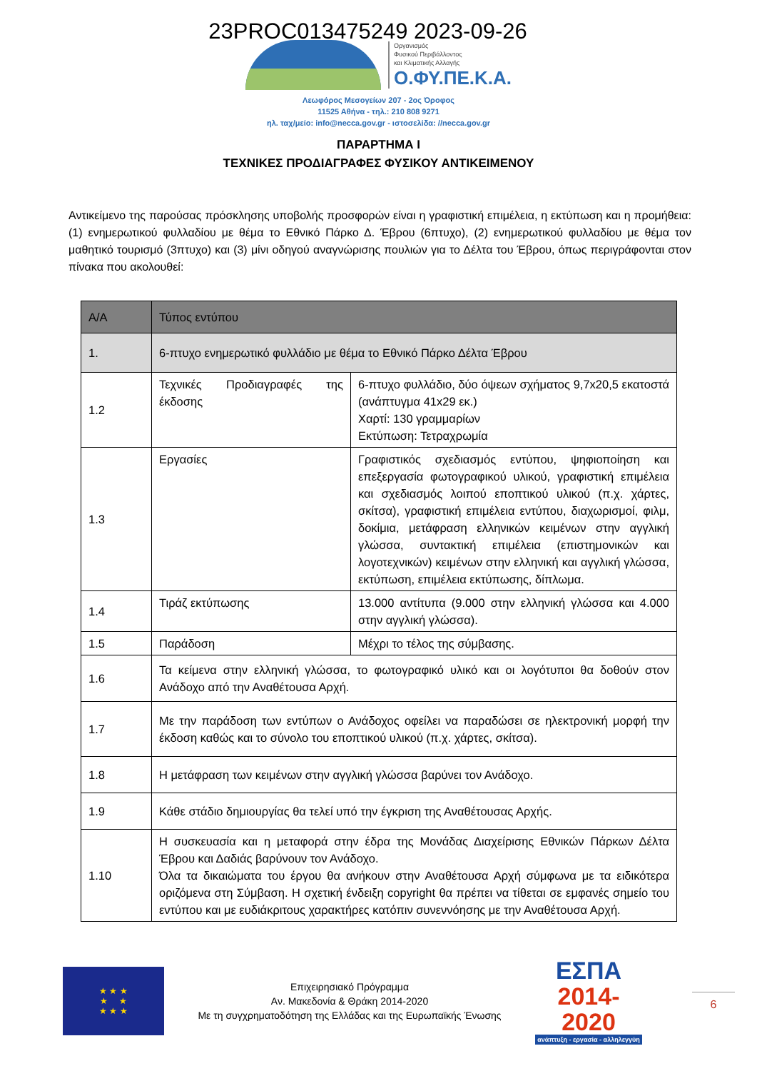23PROC013475249 2023-09-26
Οργανισμός
Φυσικού Περιβάλλοντος
και Κλιματικής Αλλαγής
Ο.ΦΥ.ΠΕ.Κ.Α.
Λεωφόρος Μεσογείων 207 - 2ος Όροφος
11525 Αθήνα - τηλ.: 210 808 9271
ηλ. ταχ/μείο: info@necca.gov.gr - ιστοσελίδα: //necca.gov.gr
ΠΑΡΑΡΤΗΜΑ Ι
ΤΕΧΝΙΚΕΣ ΠΡΟΔΙΑΓΡΑΦΕΣ ΦΥΣΙΚΟΥ ΑΝΤΙΚΕΙΜΕΝΟΥ
Αντικείμενο της παρούσας πρόσκλησης υποβολής προσφορών είναι η γραφιστική επιμέλεια, η εκτύπωση και η προμήθεια: (1) ενημερωτικού φυλλαδίου με θέμα το Εθνικό Πάρκο Δ. Έβρου (6πτυχο), (2) ενημερωτικού φυλλαδίου με θέμα τον μαθητικό τουρισμό (3πτυχο) και (3) μίνι οδηγού αναγνώρισης πουλιών για το Δέλτα του Έβρου, όπως περιγράφονται στον πίνακα που ακολουθεί:
| Α/Α | Τύπος εντύπου | |
| --- | --- | --- |
| 1. | 6-πτυχο ενημερωτικό φυλλάδιο με θέμα το Εθνικό Πάρκο Δέλτα Έβρου | |
| 1.2 | Τεχνικές Προδιαγραφές της έκδοσης | 6-πτυχο φυλλάδιο, δύο όψεων σχήματος 9,7x20,5 εκατοστά (ανάπτυγμα 41x29 εκ.) Χαρτί: 130 γραμμαρίων Εκτύπωση: Τετραχρωμία |
| 1.3 | Εργασίες | Γραφιστικός σχεδιασμός εντύπου, ψηφιοποίηση και επεξεργασία φωτογραφικού υλικού, γραφιστική επιμέλεια και σχεδιασμός λοιπού εποπτικού υλικού (π.χ. χάρτες, σκίτσα), γραφιστική επιμέλεια εντύπου, διαχωρισμοί, φιλμ, δοκίμια, μετάφραση ελληνικών κειμένων στην αγγλική γλώσσα, συντακτική επιμέλεια (επιστημονικών και λογοτεχνικών) κειμένων στην ελληνική και αγγλική γλώσσα, εκτύπωση, επιμέλεια εκτύπωσης, δίπλωμα. |
| 1.4 | Τιράζ εκτύπωσης | 13.000 αντίτυπα (9.000 στην ελληνική γλώσσα και 4.000 στην αγγλική γλώσσα). |
| 1.5 | Παράδοση | Μέχρι το τέλος της σύμβασης. |
| 1.6 | Τα κείμενα στην ελληνική γλώσσα, το φωτογραφικό υλικό και οι λογότυποι θα δοθούν στον Ανάδοχο από την Αναθέτουσα Αρχή. | |
| 1.7 | Με την παράδοση των εντύπων ο Ανάδοχος οφείλει να παραδώσει σε ηλεκτρονική μορφή την έκδοση καθώς και το σύνολο του εποπτικού υλικού (π.χ. χάρτες, σκίτσα). | |
| 1.8 | Η μετάφραση των κειμένων στην αγγλική γλώσσα βαρύνει τον Ανάδοχο. | |
| 1.9 | Κάθε στάδιο δημιουργίας θα τελεί υπό την έγκριση της Αναθέτουσας Αρχής. | |
| 1.10 | Η συσκευασία και η μεταφορά στην έδρα της Μονάδας Διαχείρισης Εθνικών Πάρκων Δέλτα Έβρου και Δαδιάς βαρύνουν τον Ανάδοχο. Όλα τα δικαιώματα του έργου θα ανήκουν στην Αναθέτουσα Αρχή σύμφωνα με τα ειδικότερα οριζόμενα στη Σύμβαση. Η σχετική ένδειξη copyright θα πρέπει να τίθεται σε εμφανές σημείο του εντύπου και με ευδιάκριτους χαρακτήρες κατόπιν συνεννόησης με την Αναθέτουσα Αρχή. | |
★ ★ ★
★ ★
★ ★ ★
Επιχειρησιακό Πρόγραμμα
Αν. Μακεδονία & Θράκη 2014-2020
Με τη συγχρηματοδότηση της Ελλάδας και της Ευρωπαϊκής Ένωσης
ΕΣΠΑ
2014-2020
ανάπτυξη - εργασία - αλληλεγγύη
6